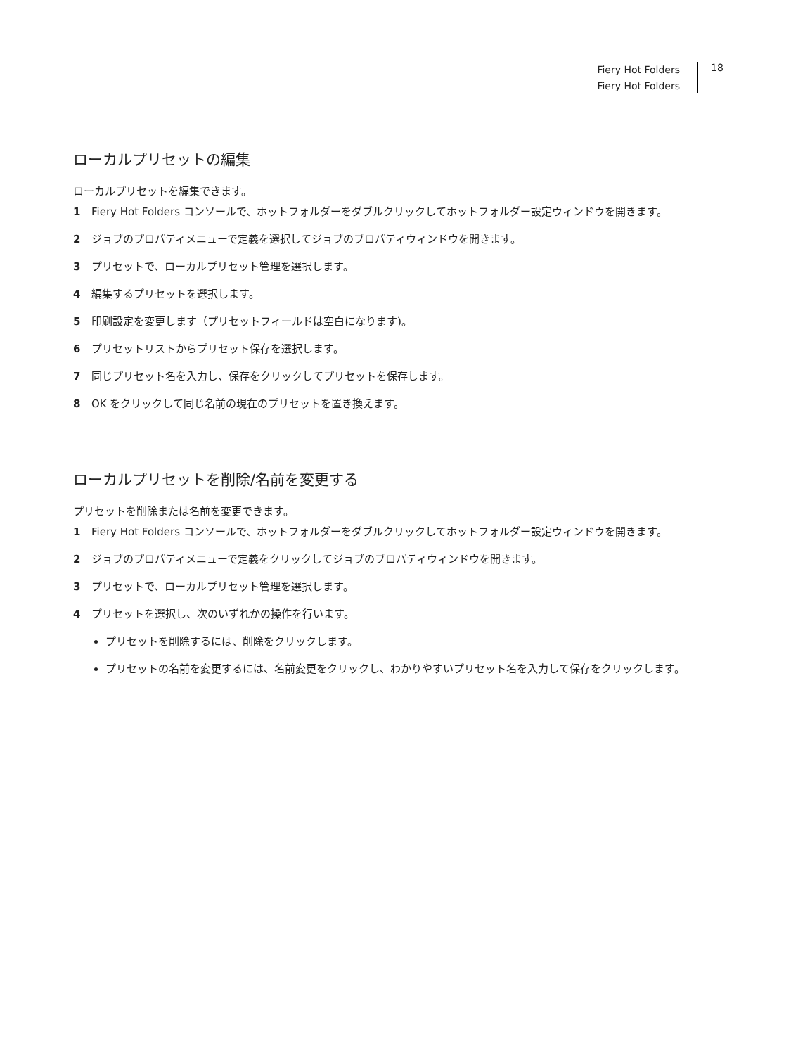Fiery Hot Folders
Fiery Hot Folders
18
ローカルプリセットの編集
ローカルプリセットを編集できます。
1 Fiery Hot Folders コンソールで、ホットフォルダーをダブルクリックしてホットフォルダー設定ウィンドウを開きます。
2 ジョブのプロパティメニューで定義を選択してジョブのプロパティウィンドウを開きます。
3 プリセットで、ローカルプリセット管理を選択します。
4 編集するプリセットを選択します。
5 印刷設定を変更します（プリセットフィールドは空白になります)。
6 プリセットリストからプリセット保存を選択します。
7 同じプリセット名を入力し、保存をクリックしてプリセットを保存します。
8 OK をクリックして同じ名前の現在のプリセットを置き換えます。
ローカルプリセットを削除/名前を変更する
プリセットを削除または名前を変更できます。
1 Fiery Hot Folders コンソールで、ホットフォルダーをダブルクリックしてホットフォルダー設定ウィンドウを開きます。
2 ジョブのプロパティメニューで定義をクリックしてジョブのプロパティウィンドウを開きます。
3 プリセットで、ローカルプリセット管理を選択します。
4 プリセットを選択し、次のいずれかの操作を行います。
プリセットを削除するには、削除をクリックします。
プリセットの名前を変更するには、名前変更をクリックし、わかりやすいプリセット名を入力して保存をクリックします。